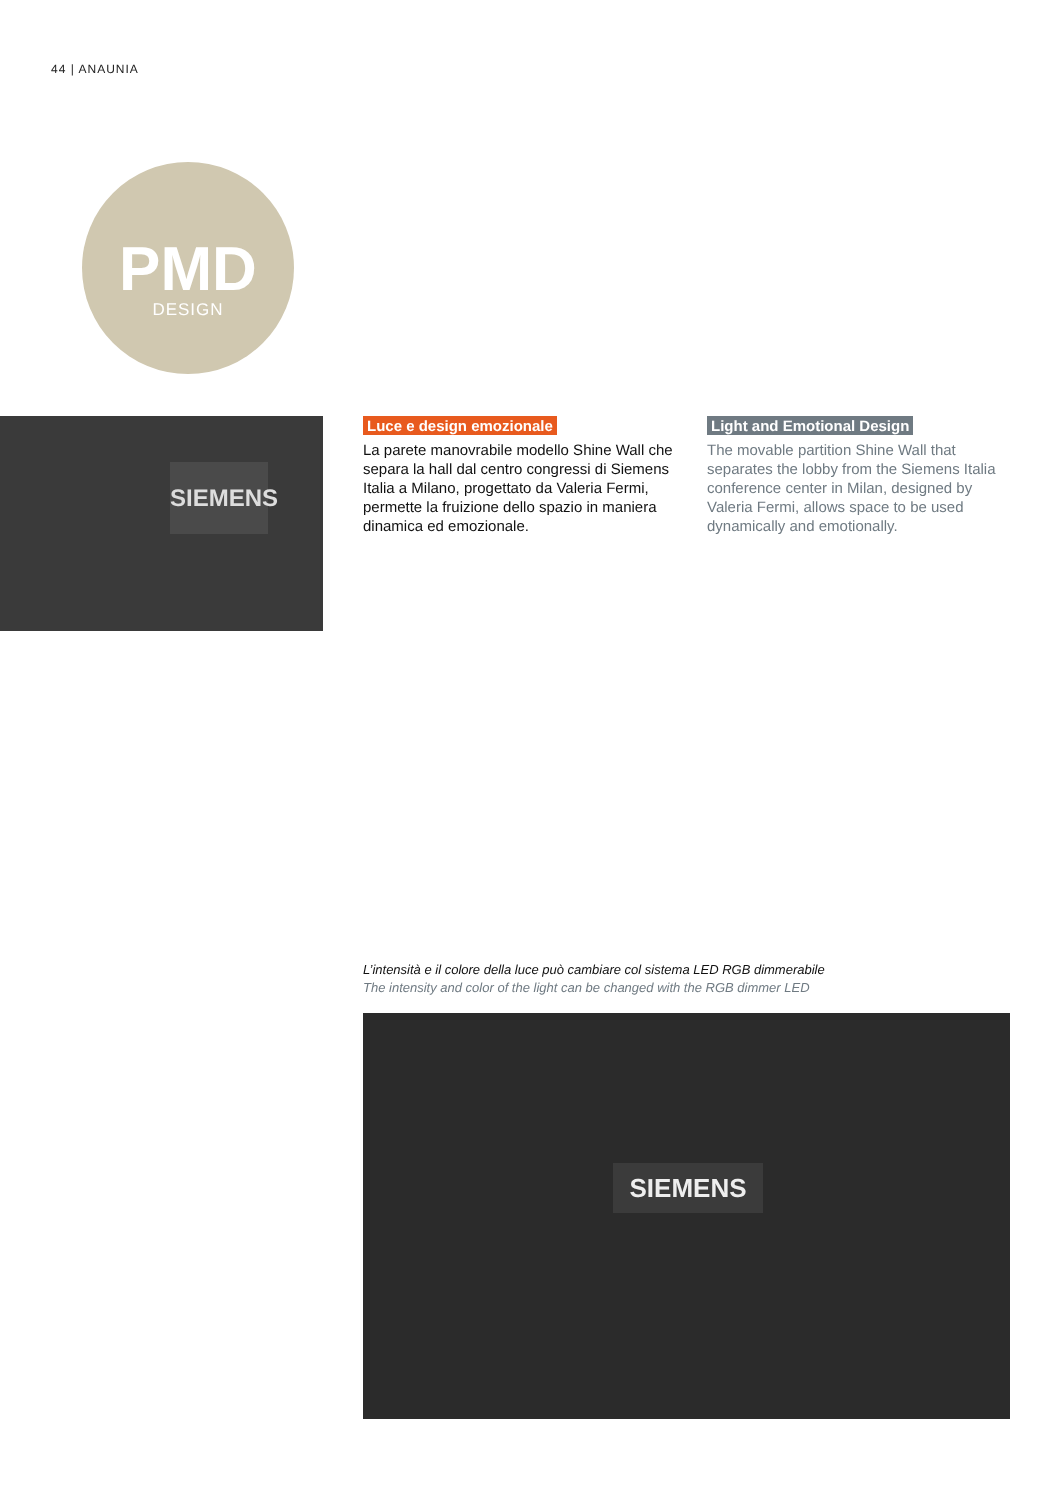44 | ANAUNIA
PMD
DESIGN
SIEMENS
Luce e design emozionale
La parete manovrabile modello Shine Wall che separa la hall dal centro congressi di Siemens Italia a Milano, progettato da Valeria Fermi, permette la fruizione dello spazio in maniera dinamica ed emozionale.
Light and Emotional Design
The movable partition Shine Wall that separates the lobby from the Siemens Italia conference center in Milan, designed by Valeria Fermi, allows space to be used dynamically and emotionally.
L’intensità e il colore della luce può cambiare col sistema LED RGB dimmerabile
The intensity and color of the light can be changed with the RGB dimmer LED
SIEMENS